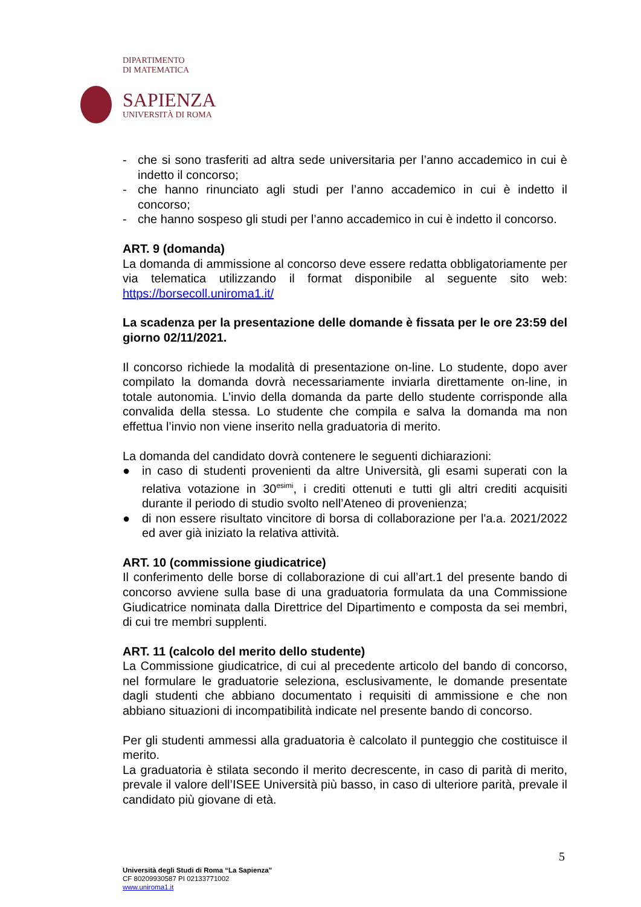DIPARTIMENTO
DI MATEMATICA
SAPIENZA
UNIVERSITÀ DI ROMA
- che si sono trasferiti ad altra sede universitaria per l’anno accademico in cui è indetto il concorso;
- che hanno rinunciato agli studi per l’anno accademico in cui è indetto il concorso;
- che hanno sospeso gli studi per l’anno accademico in cui è indetto il concorso.
ART. 9 (domanda)
La domanda di ammissione al concorso deve essere redatta obbligatoriamente per via telematica utilizzando il format disponibile al seguente sito web: https://borsecoll.uniroma1.it/
La scadenza per la presentazione delle domande è fissata per le ore 23:59 del giorno 02/11/2021.
Il concorso richiede la modalità di presentazione on-line. Lo studente, dopo aver compilato la domanda dovrà necessariamente inviarla direttamente on-line, in totale autonomia. L’invio della domanda da parte dello studente corrisponde alla convalida della stessa. Lo studente che compila e salva la domanda ma non effettua l’invio non viene inserito nella graduatoria di merito.
La domanda del candidato dovrà contenere le seguenti dichiarazioni:
● in caso di studenti provenienti da altre Università, gli esami superati con la relativa votazione in 30<sup>esimi</sup>, i crediti ottenuti e tutti gli altri crediti acquisiti durante il periodo di studio svolto nell’Ateneo di provenienza;
● di non essere risultato vincitore di borsa di collaborazione per l'a.a. 2021/2022 ed aver già iniziato la relativa attività.
ART. 10 (commissione giudicatrice)
Il conferimento delle borse di collaborazione di cui all’art.1 del presente bando di concorso avviene sulla base di una graduatoria formulata da una Commissione Giudicatrice nominata dalla Direttrice del Dipartimento e composta da sei membri, di cui tre membri supplenti.
ART. 11 (calcolo del merito dello studente)
La Commissione giudicatrice, di cui al precedente articolo del bando di concorso, nel formulare le graduatorie seleziona, esclusivamente, le domande presentate dagli studenti che abbiano documentato i requisiti di ammissione e che non abbiano situazioni di incompatibilità indicate nel presente bando di concorso.
Per gli studenti ammessi alla graduatoria è calcolato il punteggio che costituisce il merito.
La graduatoria è stilata secondo il merito decrescente, in caso di parità di merito, prevale il valore dell’ISEE Università più basso, in caso di ulteriore parità, prevale il candidato più giovane di età.
5
Università degli Studi di Roma “La Sapienza”
CF 80209930587 PI 02133771002
www.uniroma1.it